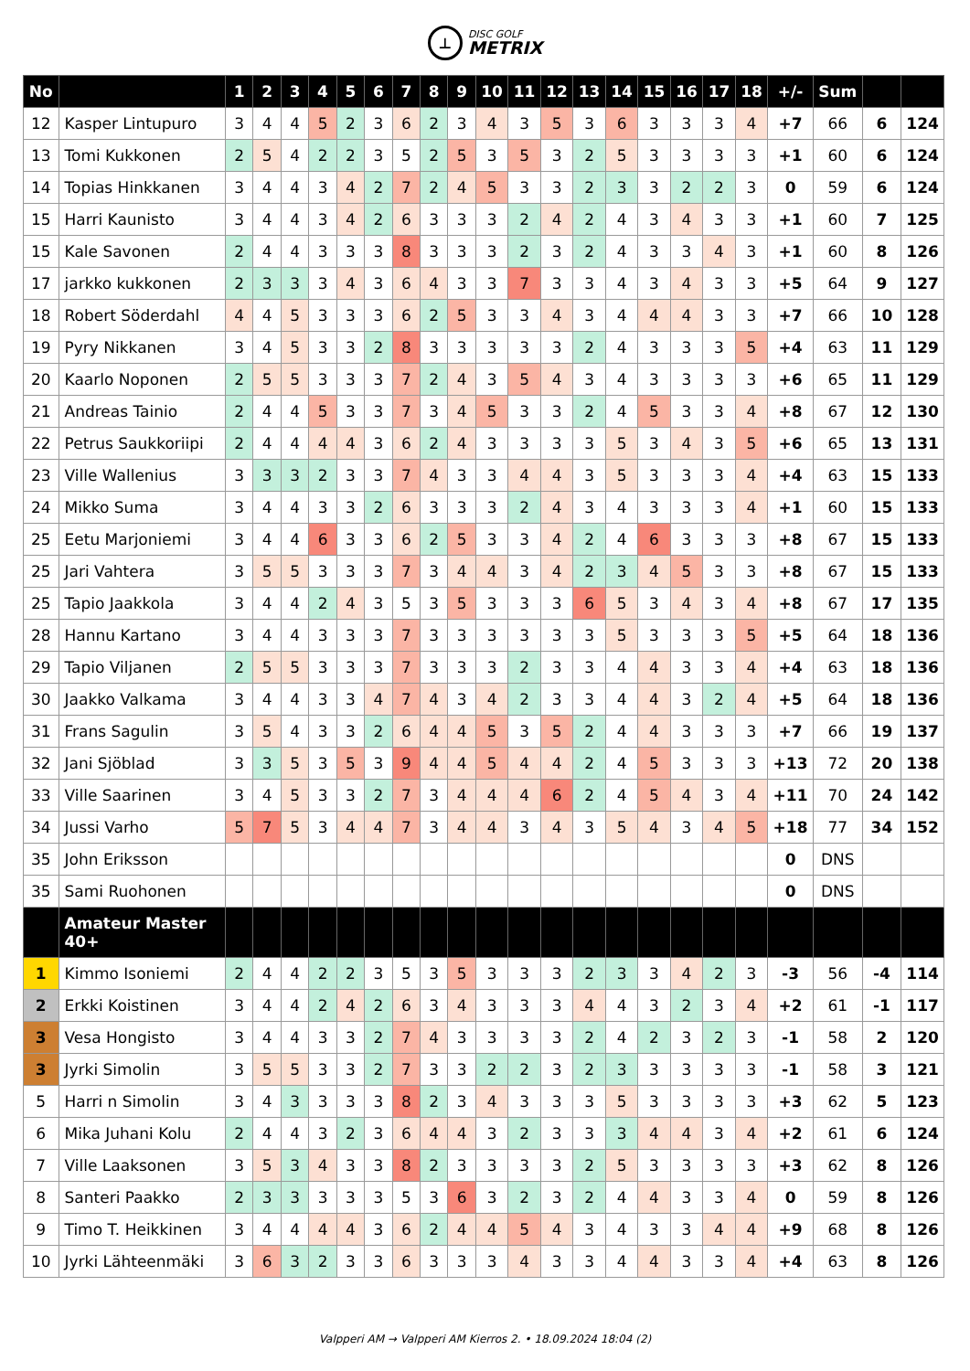⊥
DISC GOLF
METRIX
| No | | 1 | 2 | 3 | 4 | 5 | 6 | 7 | 8 | 9 | 10 | 11 | 12 | 13 | 14 | 15 | 16 | 17 | 18 | +/- | Sum | | |
| --- | --- | --- | --- | --- | --- | --- | --- | --- | --- | --- | --- | --- | --- | --- | --- | --- | --- | --- | --- | --- | --- | --- | --- |
| 12 | Kasper Lintupuro | 3 | 4 | 4 | 5 | 2 | 3 | 6 | 2 | 3 | 4 | 3 | 5 | 3 | 6 | 3 | 3 | 3 | 4 | +7 | 66 | 6 | 124 |
| 13 | Tomi Kukkonen | 2 | 5 | 4 | 2 | 2 | 3 | 5 | 2 | 5 | 3 | 5 | 3 | 2 | 5 | 3 | 3 | 3 | 3 | +1 | 60 | 6 | 124 |
| 14 | Topias Hinkkanen | 3 | 4 | 4 | 3 | 4 | 2 | 7 | 2 | 4 | 5 | 3 | 3 | 2 | 3 | 3 | 2 | 2 | 3 | 0 | 59 | 6 | 124 |
| 15 | Harri Kaunisto | 3 | 4 | 4 | 3 | 4 | 2 | 6 | 3 | 3 | 3 | 2 | 4 | 2 | 4 | 3 | 4 | 3 | 3 | +1 | 60 | 7 | 125 |
| 15 | Kale Savonen | 2 | 4 | 4 | 3 | 3 | 3 | 8 | 3 | 3 | 3 | 2 | 3 | 2 | 4 | 3 | 3 | 4 | 3 | +1 | 60 | 8 | 126 |
| 17 | jarkko kukkonen | 2 | 3 | 3 | 3 | 4 | 3 | 6 | 4 | 3 | 3 | 7 | 3 | 3 | 4 | 3 | 4 | 3 | 3 | +5 | 64 | 9 | 127 |
| 18 | Robert Söderdahl | 4 | 4 | 5 | 3 | 3 | 3 | 6 | 2 | 5 | 3 | 3 | 4 | 3 | 4 | 4 | 4 | 3 | 3 | +7 | 66 | 10 | 128 |
| 19 | Pyry Nikkanen | 3 | 4 | 5 | 3 | 3 | 2 | 8 | 3 | 3 | 3 | 3 | 3 | 2 | 4 | 3 | 3 | 3 | 5 | +4 | 63 | 11 | 129 |
| 20 | Kaarlo Noponen | 2 | 5 | 5 | 3 | 3 | 3 | 7 | 2 | 4 | 3 | 5 | 4 | 3 | 4 | 3 | 3 | 3 | 3 | +6 | 65 | 11 | 129 |
| 21 | Andreas Tainio | 2 | 4 | 4 | 5 | 3 | 3 | 7 | 3 | 4 | 5 | 3 | 3 | 2 | 4 | 5 | 3 | 3 | 4 | +8 | 67 | 12 | 130 |
| 22 | Petrus Saukkoriipi | 2 | 4 | 4 | 4 | 4 | 3 | 6 | 2 | 4 | 3 | 3 | 3 | 3 | 5 | 3 | 4 | 3 | 5 | +6 | 65 | 13 | 131 |
| 23 | Ville Wallenius | 3 | 3 | 3 | 2 | 3 | 3 | 7 | 4 | 3 | 3 | 4 | 4 | 3 | 5 | 3 | 3 | 3 | 4 | +4 | 63 | 15 | 133 |
| 24 | Mikko Suma | 3 | 4 | 4 | 3 | 3 | 2 | 6 | 3 | 3 | 3 | 2 | 4 | 3 | 4 | 3 | 3 | 3 | 4 | +1 | 60 | 15 | 133 |
| 25 | Eetu Marjoniemi | 3 | 4 | 4 | 6 | 3 | 3 | 6 | 2 | 5 | 3 | 3 | 4 | 2 | 4 | 6 | 3 | 3 | 3 | +8 | 67 | 15 | 133 |
| 25 | Jari Vahtera | 3 | 5 | 5 | 3 | 3 | 3 | 7 | 3 | 4 | 4 | 3 | 4 | 2 | 3 | 4 | 5 | 3 | 3 | +8 | 67 | 15 | 133 |
| 25 | Tapio Jaakkola | 3 | 4 | 4 | 2 | 4 | 3 | 5 | 3 | 5 | 3 | 3 | 3 | 6 | 5 | 3 | 4 | 3 | 4 | +8 | 67 | 17 | 135 |
| 28 | Hannu Kartano | 3 | 4 | 4 | 3 | 3 | 3 | 7 | 3 | 3 | 3 | 3 | 3 | 3 | 5 | 3 | 3 | 3 | 5 | +5 | 64 | 18 | 136 |
| 29 | Tapio Viljanen | 2 | 5 | 5 | 3 | 3 | 3 | 7 | 3 | 3 | 3 | 2 | 3 | 3 | 4 | 4 | 3 | 3 | 4 | +4 | 63 | 18 | 136 |
| 30 | Jaakko Valkama | 3 | 4 | 4 | 3 | 3 | 4 | 7 | 4 | 3 | 4 | 2 | 3 | 3 | 4 | 4 | 3 | 2 | 4 | +5 | 64 | 18 | 136 |
| 31 | Frans Sagulin | 3 | 5 | 4 | 3 | 3 | 2 | 6 | 4 | 4 | 5 | 3 | 5 | 2 | 4 | 4 | 3 | 3 | 3 | +7 | 66 | 19 | 137 |
| 32 | Jani Sjöblad | 3 | 3 | 5 | 3 | 5 | 3 | 9 | 4 | 4 | 5 | 4 | 4 | 2 | 4 | 5 | 3 | 3 | 3 | +13 | 72 | 20 | 138 |
| 33 | Ville Saarinen | 3 | 4 | 5 | 3 | 3 | 2 | 7 | 3 | 4 | 4 | 4 | 6 | 2 | 4 | 5 | 4 | 3 | 4 | +11 | 70 | 24 | 142 |
| 34 | Jussi Varho | 5 | 7 | 5 | 3 | 4 | 4 | 7 | 3 | 4 | 4 | 3 | 4 | 3 | 5 | 4 | 3 | 4 | 5 | +18 | 77 | 34 | 152 |
| 35 | John Eriksson | | | | | | | | | | | | | | | | | | | 0 | DNS | | |
| 35 | Sami Ruohonen | | | | | | | | | | | | | | | | | | | 0 | DNS | | |
| | Amateur Master 40+ | | | | | | | | | | | | | | | | | | | | | | |
| 1 | Kimmo Isoniemi | 2 | 4 | 4 | 2 | 2 | 3 | 5 | 3 | 5 | 3 | 3 | 3 | 2 | 3 | 3 | 4 | 2 | 3 | -3 | 56 | -4 | 114 |
| 2 | Erkki Koistinen | 3 | 4 | 4 | 2 | 4 | 2 | 6 | 3 | 4 | 3 | 3 | 3 | 4 | 4 | 3 | 2 | 3 | 4 | +2 | 61 | -1 | 117 |
| 3 | Vesa Hongisto | 3 | 4 | 4 | 3 | 3 | 2 | 7 | 4 | 3 | 3 | 3 | 3 | 2 | 4 | 2 | 3 | 2 | 3 | -1 | 58 | 2 | 120 |
| 3 | Jyrki Simolin | 3 | 5 | 5 | 3 | 3 | 2 | 7 | 3 | 3 | 2 | 2 | 3 | 2 | 3 | 3 | 3 | 3 | 3 | -1 | 58 | 3 | 121 |
| 5 | Harri n Simolin | 3 | 4 | 3 | 3 | 3 | 3 | 8 | 2 | 3 | 4 | 3 | 3 | 3 | 5 | 3 | 3 | 3 | 3 | +3 | 62 | 5 | 123 |
| 6 | Mika Juhani Kolu | 2 | 4 | 4 | 3 | 2 | 3 | 6 | 4 | 4 | 3 | 2 | 3 | 3 | 3 | 4 | 4 | 3 | 4 | +2 | 61 | 6 | 124 |
| 7 | Ville Laaksonen | 3 | 5 | 3 | 4 | 3 | 3 | 8 | 2 | 3 | 3 | 3 | 3 | 2 | 5 | 3 | 3 | 3 | 3 | +3 | 62 | 8 | 126 |
| 8 | Santeri Paakko | 2 | 3 | 3 | 3 | 3 | 3 | 5 | 3 | 6 | 3 | 2 | 3 | 2 | 4 | 4 | 3 | 3 | 4 | 0 | 59 | 8 | 126 |
| 9 | Timo T. Heikkinen | 3 | 4 | 4 | 4 | 4 | 3 | 6 | 2 | 4 | 4 | 5 | 4 | 3 | 4 | 3 | 3 | 4 | 4 | +9 | 68 | 8 | 126 |
| 10 | Jyrki Lähteenmäki | 3 | 6 | 3 | 2 | 3 | 3 | 6 | 3 | 3 | 3 | 4 | 3 | 3 | 4 | 4 | 3 | 3 | 4 | +4 | 63 | 8 | 126 |
Valpperi AM → Valpperi AM Kierros 2. • 18.09.2024 18:04 (2)